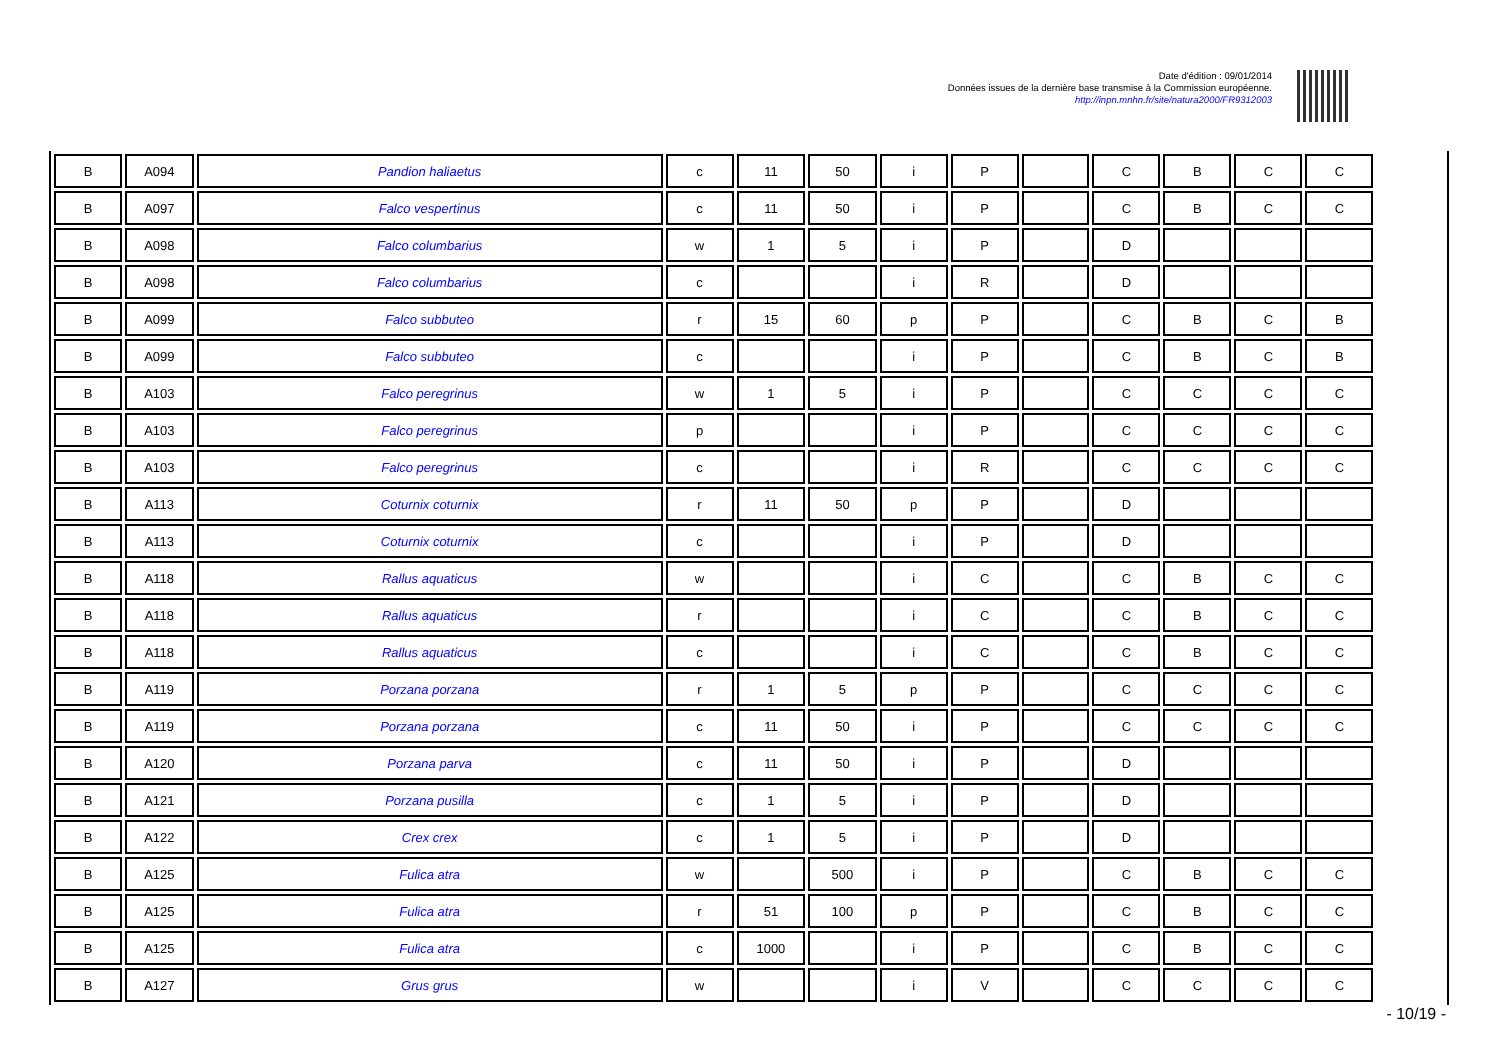Date d'édition : 09/01/2014
Données issues de la dernière base transmise à la Commission européenne.
http://inpn.mnhn.fr/site/natura2000/FR9312003
| B | A094 | Pandion haliaetus | c | 11 | 50 | i | P | | C | B | C | C |
| B | A097 | Falco vespertinus | c | 11 | 50 | i | P | | C | B | C | C |
| B | A098 | Falco columbarius | w | 1 | 5 | i | P | | D | | | |
| B | A098 | Falco columbarius | c | | | i | R | | D | | | |
| B | A099 | Falco subbuteo | r | 15 | 60 | p | P | | C | B | C | B |
| B | A099 | Falco subbuteo | c | | | i | P | | C | B | C | B |
| B | A103 | Falco peregrinus | w | 1 | 5 | i | P | | C | C | C | C |
| B | A103 | Falco peregrinus | p | | | i | P | | C | C | C | C |
| B | A103 | Falco peregrinus | c | | | i | R | | C | C | C | C |
| B | A113 | Coturnix coturnix | r | 11 | 50 | p | P | | D | | | |
| B | A113 | Coturnix coturnix | c | | | i | P | | D | | | |
| B | A118 | Rallus aquaticus | w | | | i | C | | C | B | C | C |
| B | A118 | Rallus aquaticus | r | | | i | C | | C | B | C | C |
| B | A118 | Rallus aquaticus | c | | | i | C | | C | B | C | C |
| B | A119 | Porzana porzana | r | 1 | 5 | p | P | | C | C | C | C |
| B | A119 | Porzana porzana | c | 11 | 50 | i | P | | C | C | C | C |
| B | A120 | Porzana parva | c | 11 | 50 | i | P | | D | | | |
| B | A121 | Porzana pusilla | c | 1 | 5 | i | P | | D | | | |
| B | A122 | Crex crex | c | 1 | 5 | i | P | | D | | | |
| B | A125 | Fulica atra | w | | 500 | i | P | | C | B | C | C |
| B | A125 | Fulica atra | r | 51 | 100 | p | P | | C | B | C | C |
| B | A125 | Fulica atra | c | 1000 | | i | P | | C | B | C | C |
| B | A127 | Grus grus | w | | | i | V | | C | C | C | C |
- 10/19 -